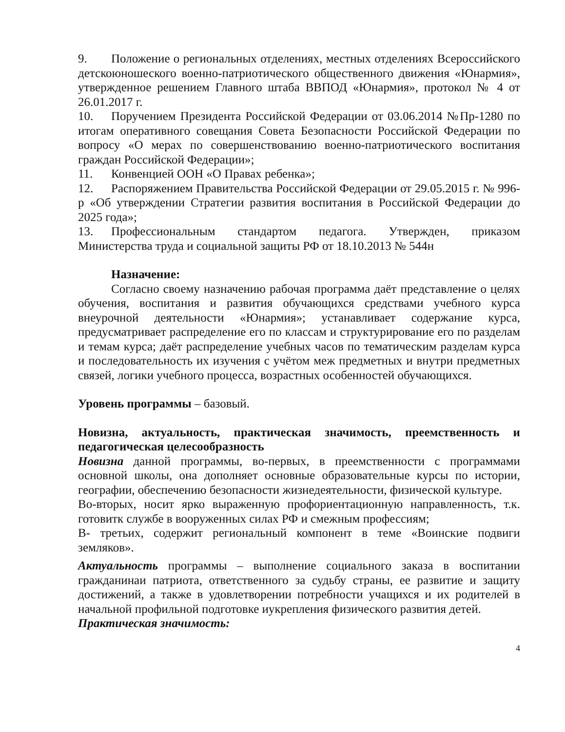9. Положение о региональных отделениях, местных отделениях Всероссийского детскоюношеского военно-патриотического общественного движения «Юнармия», утвержденное решением Главного штаба ВВПОД «Юнармия», протокол № 4 от 26.01.2017 г.
10. Поручением Президента Российской Федерации от 03.06.2014 №Пр-1280 по итогам оперативного совещания Совета Безопасности Российской Федерации по вопросу «О мерах по совершенствованию военно-патриотического воспитания граждан Российской Федерации»;
11. Конвенцией ООН «О Правах ребенка»;
12. Распоряжением Правительства Российской Федерации от 29.05.2015 г. № 996-р «Об утверждении Стратегии развития воспитания в Российской Федерации до 2025 года»;
13. Профессиональным стандартом педагога. Утвержден, приказом Министерства труда и социальной защиты РФ от 18.10.2013 № 544н
Назначение:
Согласно своему назначению рабочая программа даёт представление о целях обучения, воспитания и развития обучающихся средствами учебного курса внеурочной деятельности «Юнармия»; устанавливает содержание курса, предусматривает распределение его по классам и структурирование его по разделам и темам курса; даёт распределение учебных часов по тематическим разделам курса и последовательность их изучения с учётом меж предметных и внутри предметных связей, логики учебного процесса, возрастных особенностей обучающихся.
Уровень программы – базовый.
Новизна, актуальность, практическая значимость, преемственность и педагогическая целесообразность
Новизна данной программы, во-первых, в преемственности с программами основной школы, она дополняет основные образовательные курсы по истории, географии, обеспечению безопасности жизнедеятельности, физической культуре.
Во-вторых, носит ярко выраженную профориентационную направленность, т.к. готовитк службе в вооруженных силах РФ и смежным профессиям;
В- третьих, содержит региональный компонент в теме «Воинские подвиги земляков».
Актуальность программы – выполнение социального заказа в воспитании гражданинаи патриота, ответственного за судьбу страны, ее развитие и защиту достижений, а также в удовлетворении потребности учащихся и их родителей в начальной профильной подготовке иукрепления физического развития детей.
Практическая значимость:
4